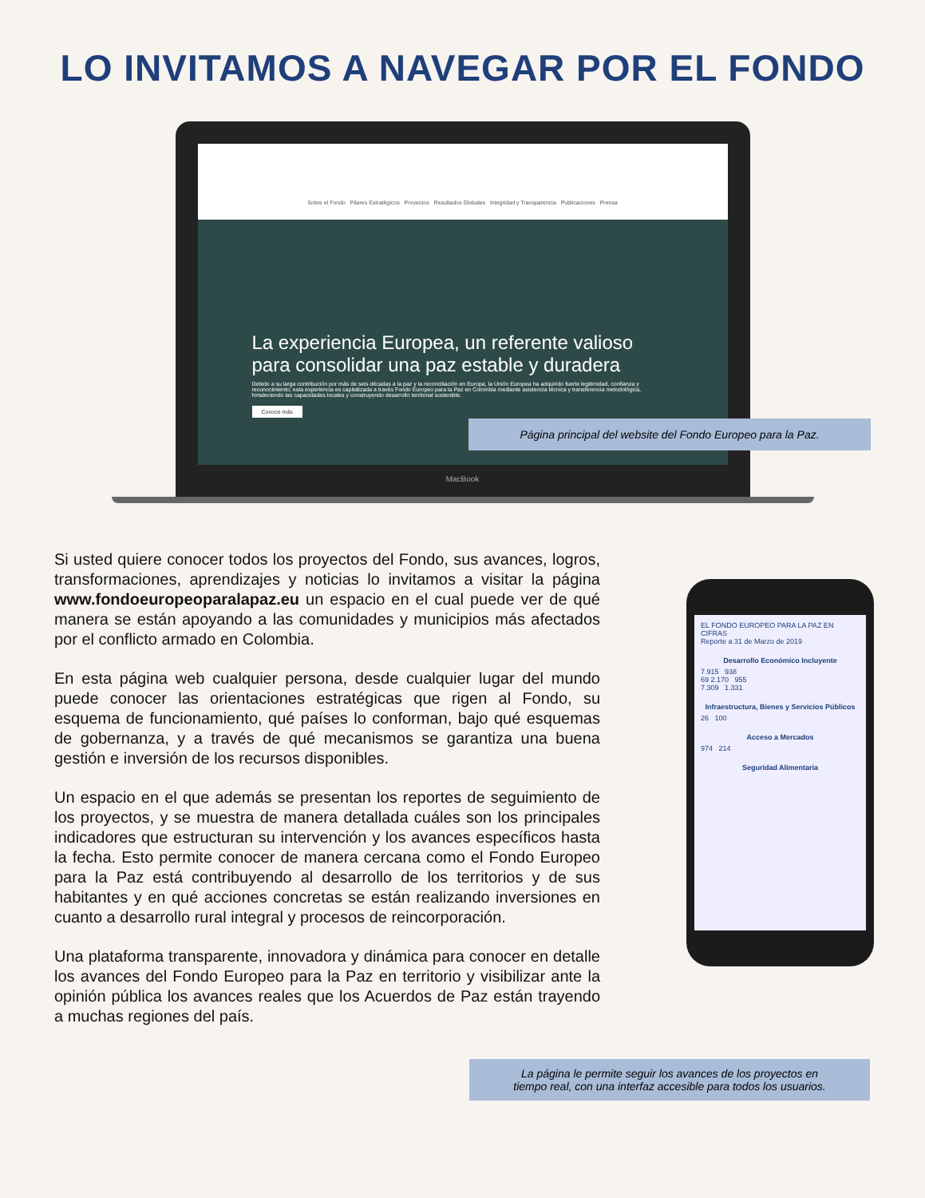LO INVITAMOS A NAVEGAR POR EL FONDO
Sobre el Fondo Pilares Estratégicos Proyectos Resultados Globales Integridad y Transparencia Publicaciones Prensa
La experiencia Europea, un referente valioso para consolidar una paz estable y duradera
Debido a su larga contribución por más de seis décadas a la paz y la reconciliación en Europa, la Unión Europea ha adquirido fuerte legitimidad, confianza y reconocimiento; esta experiencia es capitalizada a través Fondo Europeo para la Paz en Colombia mediante asistencia técnica y transferencia metodológica, fortaleciendo las capacidades locales y construyendo desarrollo territorial sostenible.
Conoce más
MacBook
Página principal del website del Fondo Europeo para la Paz.
Si usted quiere conocer todos los proyectos del Fondo, sus avances, logros, transformaciones, aprendizajes y noticias lo invitamos a visitar la página www.fondoeuropeoparalapaz.eu un espacio en el cual puede ver de qué manera se están apoyando a las comunidades y municipios más afectados por el conflicto armado en Colombia.
En esta página web cualquier persona, desde cualquier lugar del mundo puede conocer las orientaciones estratégicas que rigen al Fondo, su esquema de funcionamiento, qué países lo conforman, bajo qué esquemas de gobernanza, y a través de qué mecanismos se garantiza una buena gestión e inversión de los recursos disponibles.
Un espacio en el que además se presentan los reportes de seguimiento de los proyectos, y se muestra de manera detallada cuáles son los principales indicadores que estructuran su intervención y los avances específicos hasta la fecha. Esto permite conocer de manera cercana como el Fondo Europeo para la Paz está contribuyendo al desarrollo de los territorios y de sus habitantes y en qué acciones concretas se están realizando inversiones en cuanto a desarrollo rural integral y procesos de reincorporación.
Una plataforma transparente, innovadora y dinámica para conocer en detalle los avances del Fondo Europeo para la Paz en territorio y visibilizar ante la opinión pública los avances reales que los Acuerdos de Paz están trayendo a muchas regiones del país.
EL FONDO EUROPEO PARA LA PAZ EN CIFRAS
Reporte a 31 de Marzo de 2019
Desarrollo Económico Incluyente
7.915 938
69 2.170 955
7.309 1.331
Infraestructura, Bienes y Servicios Públicos
26 100
Acceso a Mercados
974 214
Seguridad Alimentaria
La página le permite seguir los avances de los proyectos en
tiempo real, con una interfaz accesible para todos los usuarios.